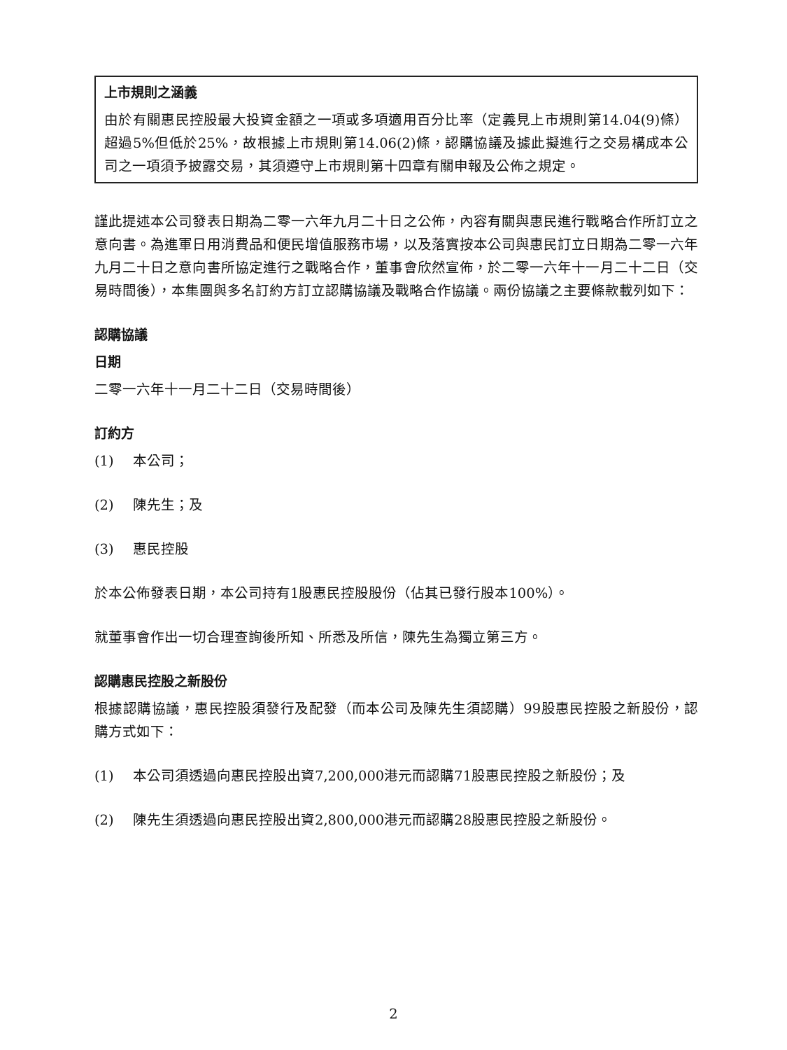上市規則之涵義
由於有關惠民控股最大投資金額之一項或多項適用百分比率（定義見上市規則第14.04(9)條）超過5%但低於25%，故根據上市規則第14.06(2)條，認購協議及據此擬進行之交易構成本公司之一項須予披露交易，其須遵守上市規則第十四章有關申報及公佈之規定。
謹此提述本公司發表日期為二零一六年九月二十日之公佈，內容有關與惠民進行戰略合作所訂立之意向書。為進軍日用消費品和便民增值服務市場，以及落實按本公司與惠民訂立日期為二零一六年九月二十日之意向書所協定進行之戰略合作，董事會欣然宣佈，於二零一六年十一月二十二日（交易時間後），本集團與多名訂約方訂立認購協議及戰略合作協議。兩份協議之主要條款載列如下：
認購協議
日期
二零一六年十一月二十二日（交易時間後）
訂約方
(1) 本公司；
(2) 陳先生；及
(3) 惠民控股
於本公佈發表日期，本公司持有1股惠民控股股份（佔其已發行股本100%）。
就董事會作出一切合理查詢後所知、所悉及所信，陳先生為獨立第三方。
認購惠民控股之新股份
根據認購協議，惠民控股須發行及配發（而本公司及陳先生須認購）99股惠民控股之新股份，認購方式如下：
(1) 本公司須透過向惠民控股出資7,200,000港元而認購71股惠民控股之新股份；及
(2) 陳先生須透過向惠民控股出資2,800,000港元而認購28股惠民控股之新股份。
2